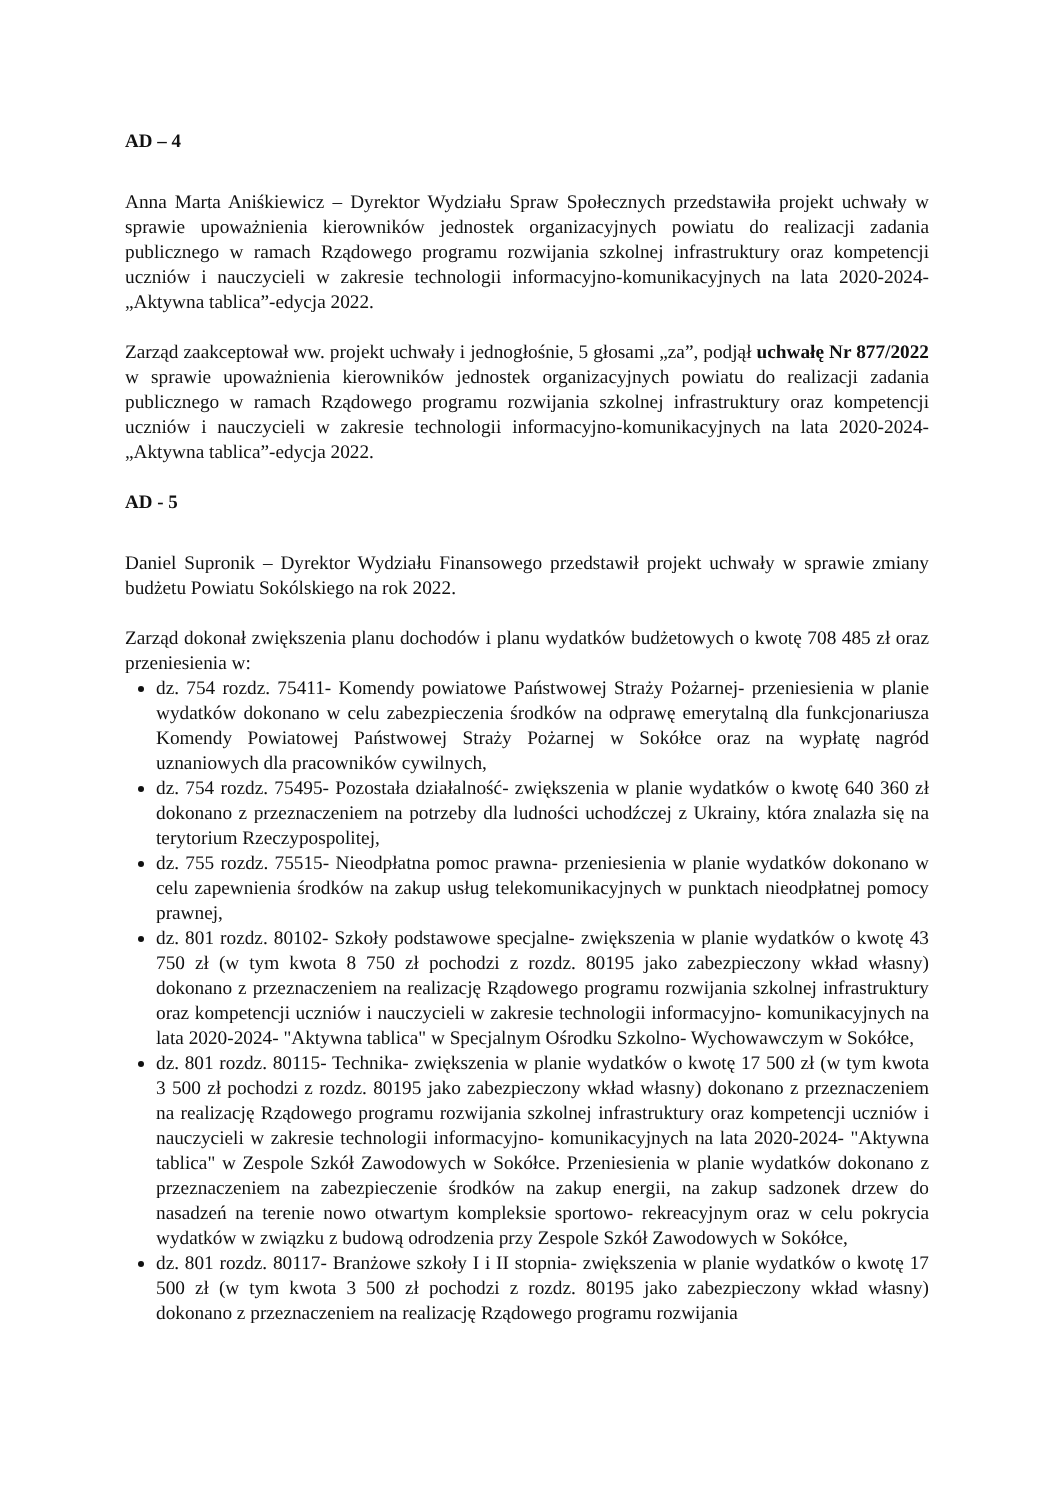AD – 4
Anna Marta Aniśkiewicz – Dyrektor Wydziału Spraw Społecznych przedstawiła projekt uchwały w sprawie upoważnienia kierowników jednostek organizacyjnych powiatu do realizacji zadania publicznego w ramach Rządowego programu rozwijania szkolnej infrastruktury oraz kompetencji uczniów i nauczycieli w zakresie technologii informacyjno-komunikacyjnych na lata 2020-2024-„Aktywna tablica”-edycja 2022.
Zarząd zaakceptował ww. projekt uchwały i jednogłośnie, 5 głosami „za”, podjął uchwałę Nr 877/2022 w sprawie upoważnienia kierowników jednostek organizacyjnych powiatu do realizacji zadania publicznego w ramach Rządowego programu rozwijania szkolnej infrastruktury oraz kompetencji uczniów i nauczycieli w zakresie technologii informacyjno-komunikacyjnych na lata 2020-2024-„Aktywna tablica”-edycja 2022.
AD - 5
Daniel Supronik – Dyrektor Wydziału Finansowego przedstawił projekt uchwały w sprawie zmiany budżetu Powiatu Sokólskiego na rok 2022.
Zarząd dokonał zwiększenia planu dochodów i planu wydatków budżetowych o kwotę 708 485 zł oraz przeniesienia w:
dz. 754 rozdz. 75411- Komendy powiatowe Państwowej Straży Pożarnej- przeniesienia w planie wydatków dokonano w celu zabezpieczenia środków na odprawę emerytalną dla funkcjonariusza Komendy Powiatowej Państwowej Straży Pożarnej w Sokółce oraz na wypłatę nagród uznaniowych dla pracowników cywilnych,
dz. 754 rozdz. 75495- Pozostała działalność- zwiększenia w planie wydatków o kwotę 640 360 zł dokonano z przeznaczeniem na potrzeby dla ludności uchodźczej z Ukrainy, która znalazła się na terytorium Rzeczypospolitej,
dz. 755 rozdz. 75515- Nieodpłatna pomoc prawna- przeniesienia w planie wydatków dokonano w celu zapewnienia środków na zakup usług telekomunikacyjnych w punktach nieodpłatnej pomocy prawnej,
dz. 801 rozdz. 80102- Szkoły podstawowe specjalne- zwiększenia w planie wydatków o kwotę 43 750 zł (w tym kwota 8 750 zł pochodzi z rozdz. 80195 jako zabezpieczony wkład własny) dokonano z przeznaczeniem na realizację Rządowego programu rozwijania szkolnej infrastruktury oraz kompetencji uczniów i nauczycieli w zakresie technologii informacyjno- komunikacyjnych na lata 2020-2024- "Aktywna tablica" w Specjalnym Ośrodku Szkolno- Wychowawczym w Sokółce,
dz. 801 rozdz. 80115- Technika- zwiększenia w planie wydatków o kwotę 17 500 zł (w tym kwota 3 500 zł pochodzi z rozdz. 80195 jako zabezpieczony wkład własny) dokonano z przeznaczeniem na realizację Rządowego programu rozwijania szkolnej infrastruktury oraz kompetencji uczniów i nauczycieli w zakresie technologii informacyjno- komunikacyjnych na lata 2020-2024- "Aktywna tablica" w Zespole Szkół Zawodowych w Sokółce. Przeniesienia w planie wydatków dokonano z przeznaczeniem na zabezpieczenie środków na zakup energii, na zakup sadzonek drzew do nasadzeń na terenie nowo otwartym kompleksie sportowo- rekreacyjnym oraz w celu pokrycia wydatków w związku z budową odrodzenia przy Zespole Szkół Zawodowych w Sokółce,
dz. 801 rozdz. 80117- Branżowe szkoły I i II stopnia- zwiększenia w planie wydatków o kwotę 17 500 zł (w tym kwota 3 500 zł pochodzi z rozdz. 80195 jako zabezpieczony wkład własny) dokonano z przeznaczeniem na realizację Rządowego programu rozwijania